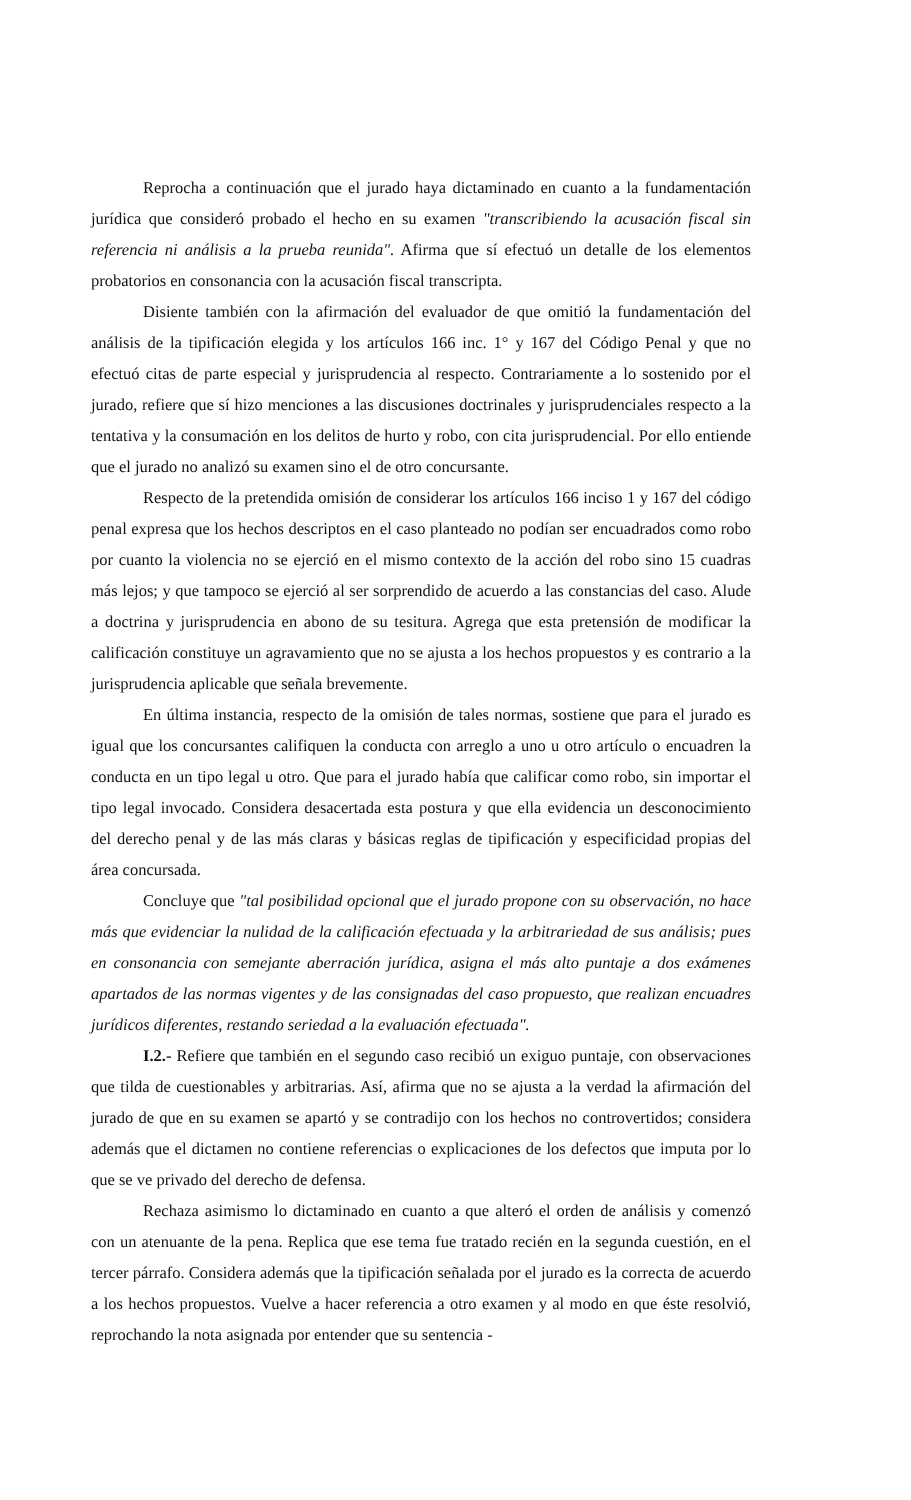Reprocha a continuación que el jurado haya dictaminado en cuanto a la fundamentación jurídica que consideró probado el hecho en su examen "transcribiendo la acusación fiscal sin referencia ni análisis a la prueba reunida". Afirma que sí efectuó un detalle de los elementos probatorios en consonancia con la acusación fiscal transcripta.
Disiente también con la afirmación del evaluador de que omitió la fundamentación del análisis de la tipificación elegida y los artículos 166 inc. 1° y 167 del Código Penal y que no efectuó citas de parte especial y jurisprudencia al respecto. Contrariamente a lo sostenido por el jurado, refiere que sí hizo menciones a las discusiones doctrinales y jurisprudenciales respecto a la tentativa y la consumación en los delitos de hurto y robo, con cita jurisprudencial. Por ello entiende que el jurado no analizó su examen sino el de otro concursante.
Respecto de la pretendida omisión de considerar los artículos 166 inciso 1 y 167 del código penal expresa que los hechos descriptos en el caso planteado no podían ser encuadrados como robo por cuanto la violencia no se ejerció en el mismo contexto de la acción del robo sino 15 cuadras más lejos; y que tampoco se ejerció al ser sorprendido de acuerdo a las constancias del caso. Alude a doctrina y jurisprudencia en abono de su tesitura. Agrega que esta pretensión de modificar la calificación constituye un agravamiento que no se ajusta a los hechos propuestos y es contrario a la jurisprudencia aplicable que señala brevemente.
En última instancia, respecto de la omisión de tales normas, sostiene que para el jurado es igual que los concursantes califiquen la conducta con arreglo a uno u otro artículo o encuadren la conducta en un tipo legal u otro. Que para el jurado había que calificar como robo, sin importar el tipo legal invocado. Considera desacertada esta postura y que ella evidencia un desconocimiento del derecho penal y de las más claras y básicas reglas de tipificación y especificidad propias del área concursada.
Concluye que "tal posibilidad opcional que el jurado propone con su observación, no hace más que evidenciar la nulidad de la calificación efectuada y la arbitrariedad de sus análisis; pues en consonancia con semejante aberración jurídica, asigna el más alto puntaje a dos exámenes apartados de las normas vigentes y de las consignadas del caso propuesto, que realizan encuadres jurídicos diferentes, restando seriedad a la evaluación efectuada".
I.2.- Refiere que también en el segundo caso recibió un exiguo puntaje, con observaciones que tilda de cuestionables y arbitrarias. Así, afirma que no se ajusta a la verdad la afirmación del jurado de que en su examen se apartó y se contradijo con los hechos no controvertidos; considera además que el dictamen no contiene referencias o explicaciones de los defectos que imputa por lo que se ve privado del derecho de defensa.
Rechaza asimismo lo dictaminado en cuanto a que alteró el orden de análisis y comenzó con un atenuante de la pena. Replica que ese tema fue tratado recién en la segunda cuestión, en el tercer párrafo. Considera además que la tipificación señalada por el jurado es la correcta de acuerdo a los hechos propuestos. Vuelve a hacer referencia a otro examen y al modo en que éste resolvió, reprochando la nota asignada por entender que su sentencia -